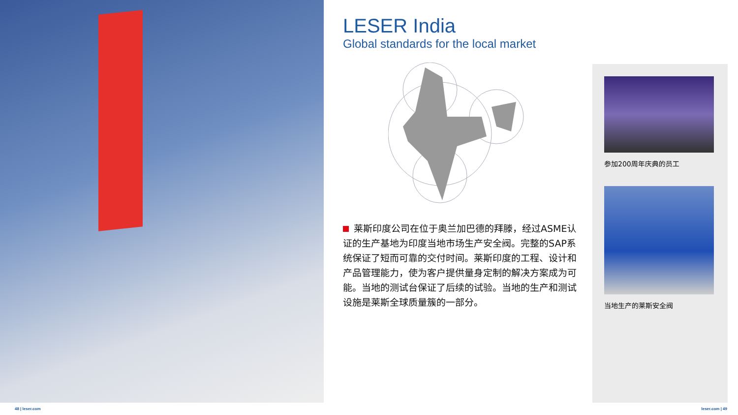LESER India
Global standards for the local market
莱斯印度公司在位于奥兰加巴德的拜滕，经过ASME认证的生产基地为印度当地市场生产安全阀。完整的SAP系统保证了短而可靠的交付时间。莱斯印度的工程、设计和产品管理能力，使为客户提供量身定制的解决方案成为可能。当地的测试台保证了后续的试验。当地的生产和测试设施是莱斯全球质量簇的一部分。
参加200周年庆典的员工
当地生产的莱斯安全阀
48 | leser.com leser.com | 49